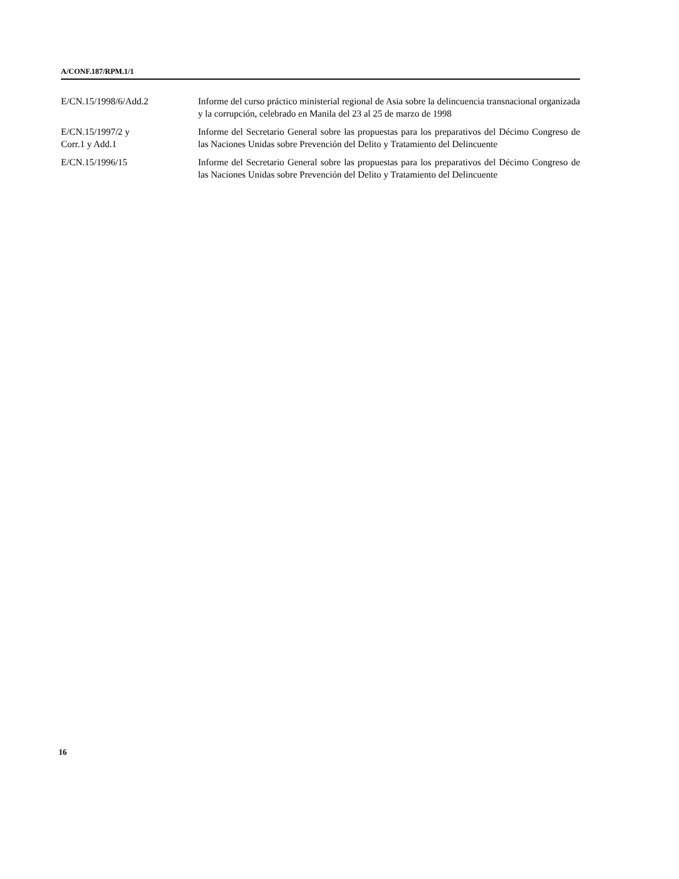A/CONF.187/RPM.1/1
E/CN.15/1998/6/Add.2 Informe del curso práctico ministerial regional de Asia sobre la delincuencia transnacional organizada y la corrupción, celebrado en Manila del 23 al 25 de marzo de 1998
E/CN.15/1997/2 y
Corr.1 y Add.1
Informe del Secretario General sobre las propuestas para los preparativos del Décimo Congreso de las Naciones Unidas sobre Prevención del Delito y Tratamiento del Delincuente
E/CN.15/1996/15 Informe del Secretario General sobre las propuestas para los preparativos del Décimo Congreso de las Naciones Unidas sobre Prevención del Delito y Tratamiento del Delincuente
16